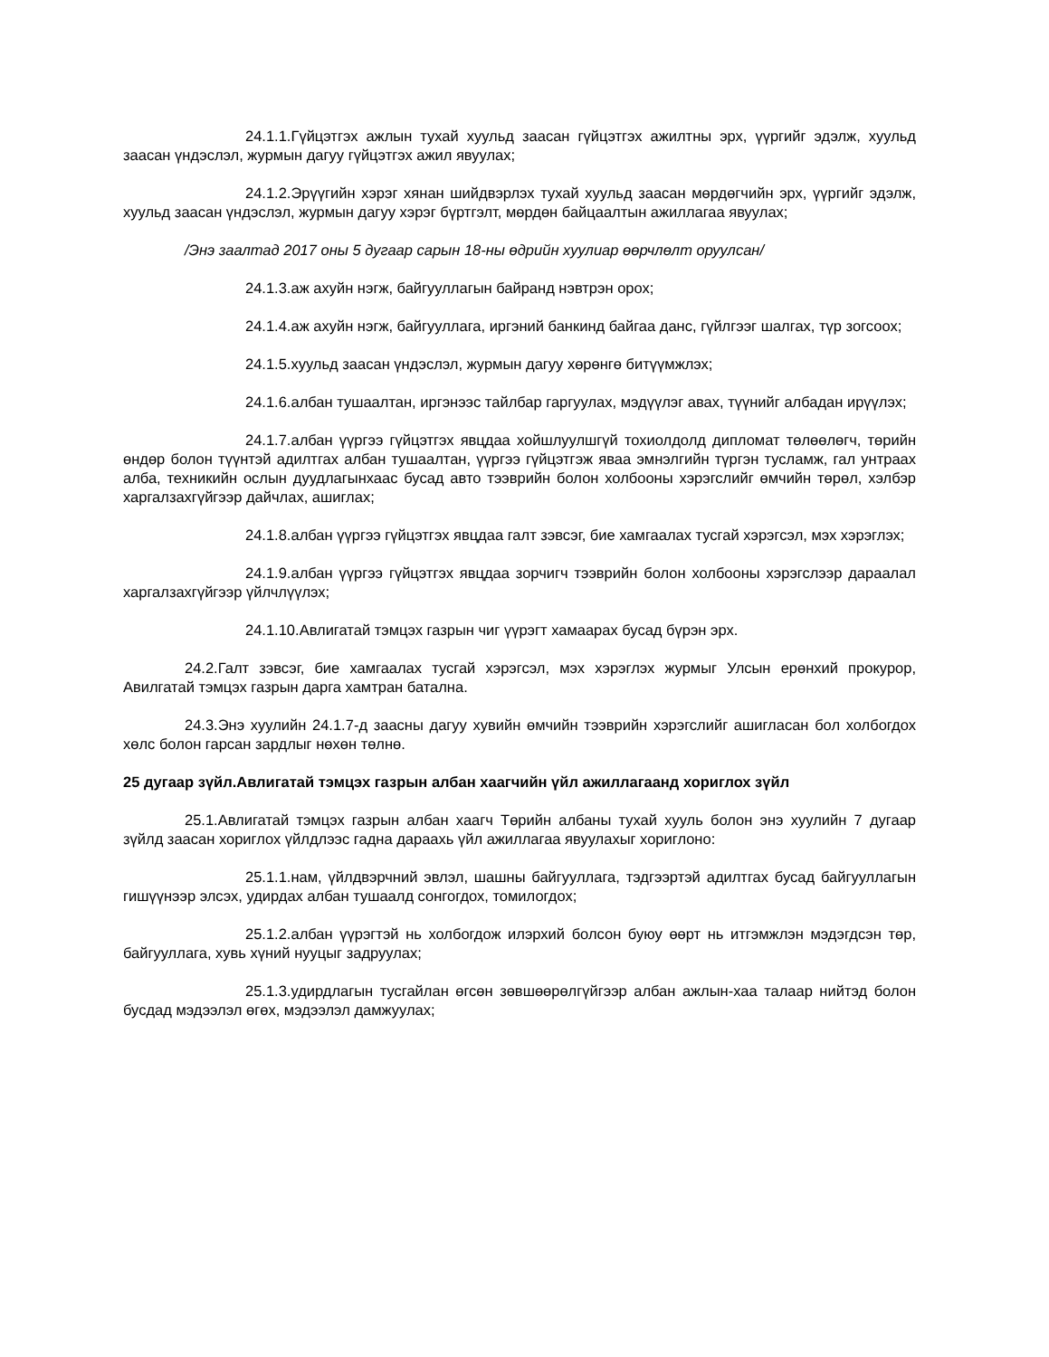24.1.1.Гүйцэтгэх ажлын тухай хуульд заасан гүйцэтгэх ажилтны эрх, үүргийг эдэлж, хуульд заасан үндэслэл, журмын дагуу гүйцэтгэх ажил явуулах;
24.1.2.Эрүүгийн хэрэг хянан шийдвэрлэх тухай хуульд заасан мөрдөгчийн эрх, үүргийг эдэлж, хуульд заасан үндэслэл, журмын дагуу хэрэг бүртгэлт, мөрдөн байцаалтын ажиллагаа явуулах;
/Энэ заалтад 2017 оны 5 дугаар сарын 18-ны өдрийн хуулиар өөрчлөлт оруулсан/
24.1.3.аж ахуйн нэгж, байгууллагын байранд нэвтрэн орох;
24.1.4.аж ахуйн нэгж, байгууллага, иргэний банкинд байгаа данс, гүйлгээг шалгах, түр зогсоох;
24.1.5.хуульд заасан үндэслэл, журмын дагуу хөрөнгө битүүмжлэх;
24.1.6.албан тушаалтан, иргэнээс тайлбар гаргуулах, мэдүүлэг авах, түүнийг албадан ирүүлэх;
24.1.7.албан үүргээ гүйцэтгэх явцдаа хойшлуулшгүй тохиолдолд дипломат төлөөлөгч, төрийн өндөр болон түүнтэй адилтгах албан тушаалтан, үүргээ гүйцэтгэж яваа эмнэлгийн түргэн тусламж, гал унтраах алба, техникийн ослын дуудлагынхаас бусад авто тээврийн болон холбооны хэрэгслийг өмчийн төрөл, хэлбэр харгалзахгүйгээр дайчлах, ашиглах;
24.1.8.албан үүргээ гүйцэтгэх явцдаа галт зэвсэг, бие хамгаалах тусгай хэрэгсэл, мэх хэрэглэх;
24.1.9.албан үүргээ гүйцэтгэх явцдаа зорчигч тээврийн болон холбооны хэрэгслээр дараалал харгалзахгүйгээр үйлчлүүлэх;
24.1.10.Авлигатай тэмцэх газрын чиг үүрэгт хамаарах бусад бүрэн эрх.
24.2.Галт зэвсэг, бие хамгаалах тусгай хэрэгсэл, мэх хэрэглэх журмыг Улсын ерөнхий прокурор, Авилгатай тэмцэх газрын дарга хамтран батална.
24.3.Энэ хуулийн 24.1.7-д заасны дагуу хувийн өмчийн тээврийн хэрэгслийг ашигласан бол холбогдох хөлс болон гарсан зардлыг нөхөн төлнө.
25 дугаар зүйл.Авлигатай тэмцэх газрын албан хаагчийн үйл ажиллагаанд хориглох зүйл
25.1.Авлигатай тэмцэх газрын албан хаагч Төрийн албаны тухай хууль болон энэ хуулийн 7 дугаар зүйлд заасан хориглох үйлдлээс гадна дараахь үйл ажиллагаа явуулахыг хориглоно:
25.1.1.нам, үйлдвэрчний эвлэл, шашны байгууллага, тэдгээртэй адилтгах бусад байгууллагын гишүүнээр элсэх, удирдах албан тушаалд сонгогдох, томилогдох;
25.1.2.албан үүрэгтэй нь холбогдож илэрхий болсон буюу өөрт нь итгэмжлэн мэдэгдсэн төр, байгууллага, хувь хүний нууцыг задруулах;
25.1.3.удирдлагын тусгайлан өгсөн зөвшөөрөлгүйгээр албан ажлын-хаа талаар нийтэд болон бусдад мэдээлэл өгөх, мэдээлэл дамжуулах;